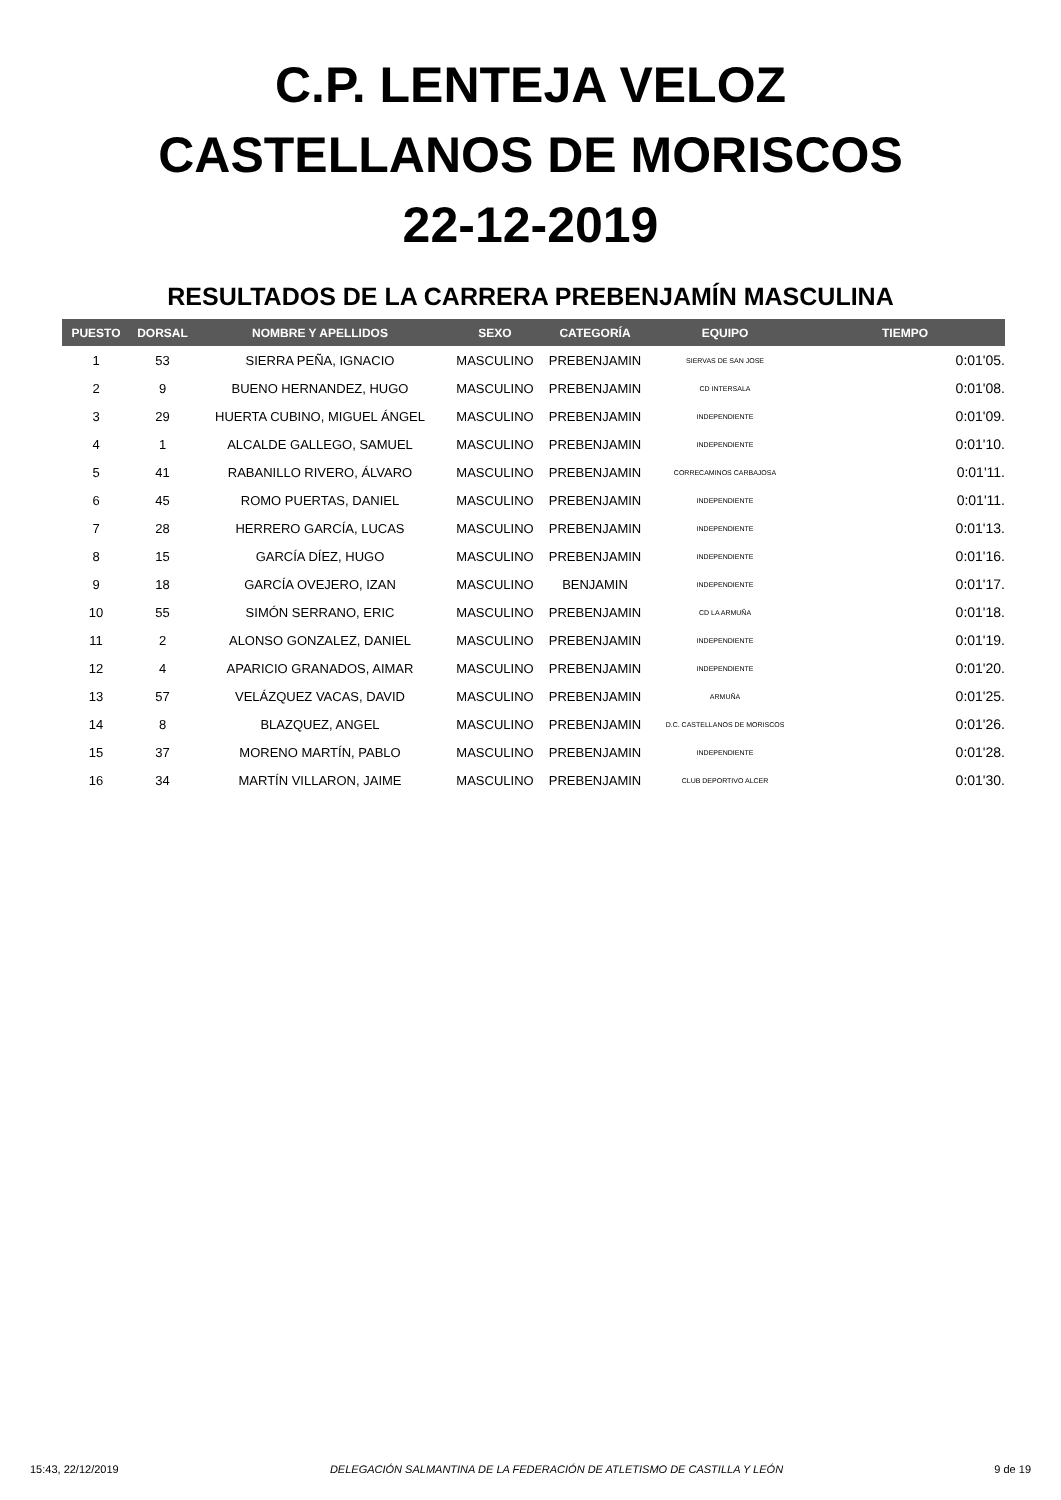C.P. LENTEJA VELOZ
CASTELLANOS DE MORISCOS
22-12-2019
RESULTADOS DE LA CARRERA PREBENJAMÍN MASCULINA
| PUESTO | DORSAL | NOMBRE Y APELLIDOS | SEXO | CATEGORÍA | EQUIPO | TIEMPO |
| --- | --- | --- | --- | --- | --- | --- |
| 1 | 53 | SIERRA PEÑA, IGNACIO | MASCULINO | PREBENJAMIN | SIERVAS DE SAN JOSE | 0:01'05. |
| 2 | 9 | BUENO HERNANDEZ, HUGO | MASCULINO | PREBENJAMIN | CD INTERSALA | 0:01'08. |
| 3 | 29 | HUERTA CUBINO, MIGUEL ÁNGEL | MASCULINO | PREBENJAMIN | INDEPENDIENTE | 0:01'09. |
| 4 | 1 | ALCALDE GALLEGO, SAMUEL | MASCULINO | PREBENJAMIN | INDEPENDIENTE | 0:01'10. |
| 5 | 41 | RABANILLO RIVERO, ÁLVARO | MASCULINO | PREBENJAMIN | CORRECAMINOS CARBAJOSA | 0:01'11. |
| 6 | 45 | ROMO PUERTAS, DANIEL | MASCULINO | PREBENJAMIN | INDEPENDIENTE | 0:01'11. |
| 7 | 28 | HERRERO GARCÍA, LUCAS | MASCULINO | PREBENJAMIN | INDEPENDIENTE | 0:01'13. |
| 8 | 15 | GARCÍA DÍEZ, HUGO | MASCULINO | PREBENJAMIN | INDEPENDIENTE | 0:01'16. |
| 9 | 18 | GARCÍA OVEJERO, IZAN | MASCULINO | BENJAMIN | INDEPENDIENTE | 0:01'17. |
| 10 | 55 | SIMÓN SERRANO, ERIC | MASCULINO | PREBENJAMIN | CD LA ARMUÑA | 0:01'18. |
| 11 | 2 | ALONSO GONZALEZ, DANIEL | MASCULINO | PREBENJAMIN | INDEPENDIENTE | 0:01'19. |
| 12 | 4 | APARICIO GRANADOS, AIMAR | MASCULINO | PREBENJAMIN | INDEPENDIENTE | 0:01'20. |
| 13 | 57 | VELÁZQUEZ VACAS, DAVID | MASCULINO | PREBENJAMIN | ARMUÑA | 0:01'25. |
| 14 | 8 | BLAZQUEZ, ANGEL | MASCULINO | PREBENJAMIN | D.C. CASTELLANOS DE MORISCOS | 0:01'26. |
| 15 | 37 | MORENO MARTÍN, PABLO | MASCULINO | PREBENJAMIN | INDEPENDIENTE | 0:01'28. |
| 16 | 34 | MARTÍN VILLARON, JAIME | MASCULINO | PREBENJAMIN | CLUB DEPORTIVO ALCER | 0:01'30. |
15:43, 22/12/2019 DELEGACIÓN SALMANTINA DE LA FEDERACIÓN DE ATLETISMO DE CASTILLA Y LEÓN 9 de 19